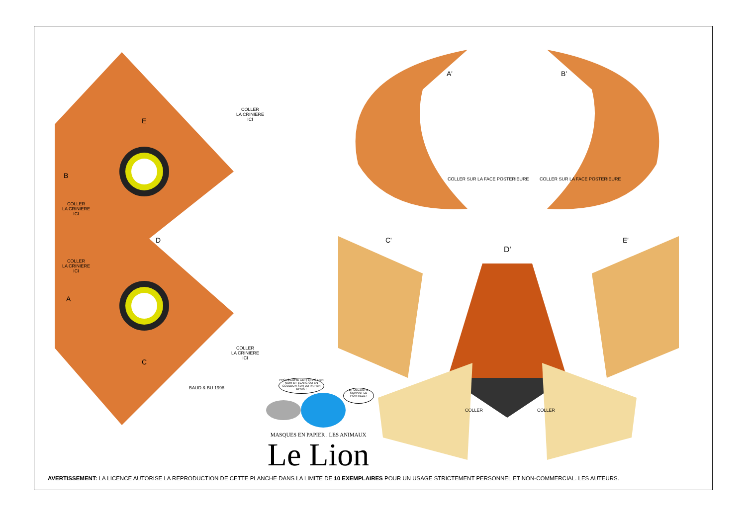COLLER
LA CRINIERE
ICI
COLLER
LA CRINIERE
ICI
COLLER
LA CRINIERE
ICI
COLLER
LA CRINIERE
ICI
E
B
D
A
C
A' B'
COLLER SUR LA FACE POSTERIEURE COLLER SUR LA FACE POSTERIEURE
C'
D'
E'
COLLER COLLER
BAUD & BU 1998
PHOTOCOPIE CETTE PAGE EN NOIR ET BLANC OU EN COULEUR SUR DU PAPIER EPAIS !
ET DECOUPE SUIVANT LE POINTILLE !
MASQUES EN PAPIER . LES ANIMAUX
Le Lion
AVERTISSEMENT: LA LICENCE AUTORISE LA REPRODUCTION DE CETTE PLANCHE DANS LA LIMITE DE 10 EXEMPLAIRES POUR UN USAGE STRICTEMENT PERSONNEL ET NON-COMMERCIAL. LES AUTEURS.